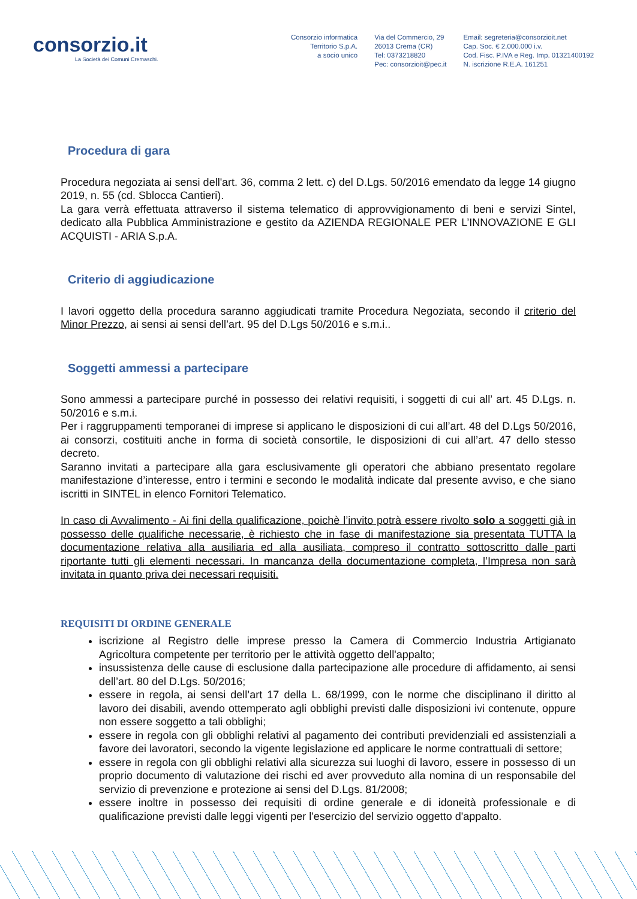consorzio.it
La Società dei Comuni Cremaschi.
Consorzio informatica
Territorio S.p.A.
a socio unico
Via del Commercio, 29
26013 Crema (CR)
Tel: 0373218820
Pec: consorzioit@pec.it
Email: segreteria@consorzioit.net
Cap. Soc. € 2.000.000 i.v.
Cod. Fisc. P.IVA e Reg. Imp. 01321400192
N. iscrizione R.E.A. 161251
Procedura di gara
Procedura negoziata ai sensi dell'art. 36, comma 2 lett. c) del D.Lgs. 50/2016 emendato da legge 14 giugno 2019, n. 55 (cd. Sblocca Cantieri).
La gara verrà effettuata attraverso il sistema telematico di approvvigionamento di beni e servizi Sintel, dedicato alla Pubblica Amministrazione e gestito da AZIENDA REGIONALE PER L’INNOVAZIONE E GLI ACQUISTI - ARIA S.p.A.
Criterio di aggiudicazione
I lavori oggetto della procedura saranno aggiudicati tramite Procedura Negoziata, secondo il criterio del Minor Prezzo, ai sensi ai sensi dell’art. 95 del D.Lgs 50/2016 e s.m.i..
Soggetti ammessi a partecipare
Sono ammessi a partecipare purché in possesso dei relativi requisiti, i soggetti di cui all’ art. 45 D.Lgs. n. 50/2016 e s.m.i.
Per i raggruppamenti temporanei di imprese si applicano le disposizioni di cui all’art. 48 del D.Lgs 50/2016, ai consorzi, costituiti anche in forma di società consortile, le disposizioni di cui all’art. 47 dello stesso decreto.
Saranno invitati a partecipare alla gara esclusivamente gli operatori che abbiano presentato regolare manifestazione d’interesse, entro i termini e secondo le modalità indicate dal presente avviso, e che siano iscritti in SINTEL in elenco Fornitori Telematico.
In caso di Avvalimento - Ai fini della qualificazione, poichè l’invito potrà essere rivolto solo a soggetti già in possesso delle qualifiche necessarie, è richiesto che in fase di manifestazione sia presentata TUTTA la documentazione relativa alla ausiliaria ed alla ausiliata, compreso il contratto sottoscritto dalle parti riportante tutti gli elementi necessari. In mancanza della documentazione completa, l’Impresa non sarà invitata in quanto priva dei necessari requisiti.
REQUISITI DI ORDINE GENERALE
iscrizione al Registro delle imprese presso la Camera di Commercio Industria Artigianato Agricoltura competente per territorio per le attività oggetto dell'appalto;
insussistenza delle cause di esclusione dalla partecipazione alle procedure di affidamento, ai sensi dell’art. 80 del D.Lgs. 50/2016;
essere in regola, ai sensi dell’art 17 della L. 68/1999, con le norme che disciplinano il diritto al lavoro dei disabili, avendo ottemperato agli obblighi previsti dalle disposizioni ivi contenute, oppure non essere soggetto a tali obblighi;
essere in regola con gli obblighi relativi al pagamento dei contributi previdenziali ed assistenziali a favore dei lavoratori, secondo la vigente legislazione ed applicare le norme contrattuali di settore;
essere in regola con gli obblighi relativi alla sicurezza sui luoghi di lavoro, essere in possesso di un proprio documento di valutazione dei rischi ed aver provveduto alla nomina di un responsabile del servizio di prevenzione e protezione ai sensi del D.Lgs. 81/2008;
essere inoltre in possesso dei requisiti di ordine generale e di idoneità professionale e di qualificazione previsti dalle leggi vigenti per l'esercizio del servizio oggetto d'appalto.